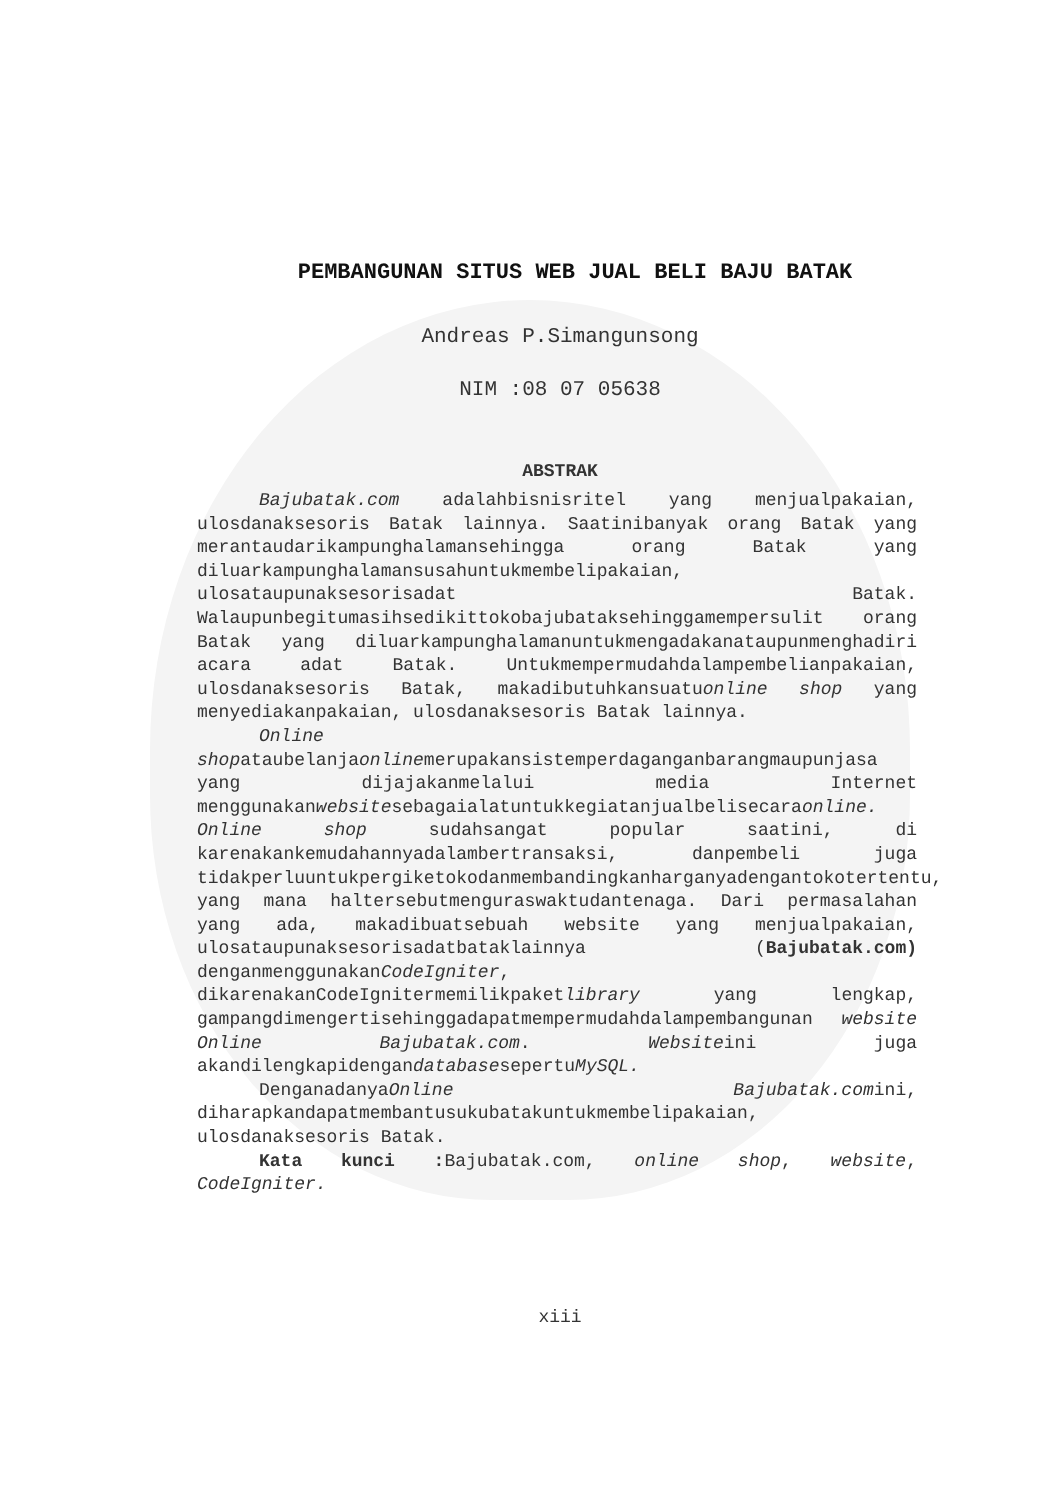PEMBANGUNAN SITUS WEB JUAL BELI BAJU BATAK
Andreas P.Simangunsong
NIM :08 07 05638
ABSTRAK
Bajubatak.com adalahbisnisritel yang menjualpakaian, ulosdanaksesoris Batak lainnya. Saatinibanyak orang Batak yang merantaudarikampunghalamansehingga orang Batak yang diluarkampunghalamansusahuntukmembelipakaian, ulosataupunaksesorisadat Batak. Walaupunbegitumasihsedikittokobajubataksehinggamempersulit orang Batak yang diluarkampunghalamanuntukmengadakanataupunmenghadiri acara adat Batak. Untukmempermudahdalampembelianpakaian, ulosdanaksesoris Batak, makadibutuhkansuatuonline shop yang menyediakanpakaian, ulosdanaksesoris Batak lainnya.
Online shopataubelanjaonlinemerupakansistemperdaganganbarangmaupunjasa yang dijajakanmelalui media Internet menggunakanwebsitesebagaialatuntukkegiatanjualbelisecaraonline. Online shop sudahsangat popular saatini, di karenakankemudahannyadalambertransaksi, danpembeli juga tidakperluuntukpergiketokodanmembandingkanharganyadengantokotertentu, yang mana haltersebutmenguraswaktudantenaga. Dari permasalahan yang ada, makadibuatsebuah website yang menjualpakaian, ulosataupunaksesorisadatbataklainnya (Bajubatak.com) denganmenggunakanCodeIgniter, dikarenakanCodeIgnitermemilikpaketlibrary yang lengkap, gampangdimengertisehinggadapatmempermudahdalampembangunan website Online Bajubatak.com. Websiteini juga akandilengkapidengandatabasesepertuMySQL.
DenganadanyaOnline Bajubatak.comini, diharapkandapatmembantusukubatakuntukmembelipakaian, ulosdanaksesoris Batak.
Kata kunci : Bajubatak.com, online shop, website, CodeIgniter.
xiii